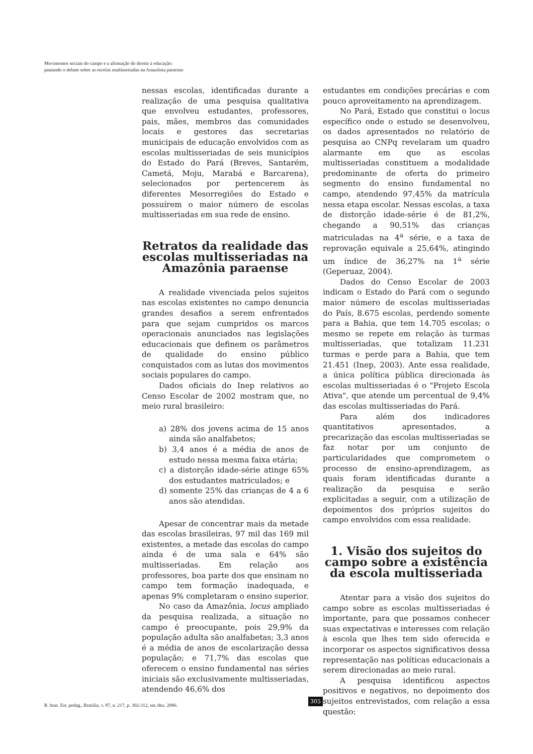Movimentos sociais do campo e a afirmação do direito à educação:
pautando o debate sobre as escolas multisseriadas na Amazônia paraense
nessas escolas, identificadas durante a realização de uma pesquisa qualitativa que envolveu estudantes, professores, pais, mães, membros das comunidades locais e gestores das secretarias municipais de educação envolvidos com as escolas multisseriadas de seis municípios do Estado do Pará (Breves, Santarém, Cametá, Moju, Marabá e Barcarena), selecionados por pertencerem às diferentes Mesorregiões do Estado e possuírem o maior número de escolas multisseriadas em sua rede de ensino.
Retratos da realidade das escolas multisseriadas na Amazônia paraense
A realidade vivenciada pelos sujeitos nas escolas existentes no campo denuncia grandes desafios a serem enfrentados para que sejam cumpridos os marcos operacionais anunciados nas legislações educacionais que definem os parâmetros de qualidade do ensino público conquistados com as lutas dos movimentos sociais populares do campo.
Dados oficiais do Inep relativos ao Censo Escolar de 2002 mostram que, no meio rural brasileiro:
a) 28% dos jovens acima de 15 anos ainda são analfabetos;
b) 3,4 anos é a média de anos de estudo nessa mesma faixa etária;
c) a distorção idade-série atinge 65% dos estudantes matriculados; e
d) somente 25% das crianças de 4 a 6 anos são atendidas.
Apesar de concentrar mais da metade das escolas brasileiras, 97 mil das 169 mil existentes, a metade das escolas do campo ainda é de uma sala e 64% são multisseriadas. Em relação aos professores, boa parte dos que ensinam no campo tem formação inadequada, e apenas 9% completaram o ensino superior.
No caso da Amazônia, locus ampliado da pesquisa realizada, a situação no campo é preocupante, pois 29,9% da população adulta são analfabetas; 3,3 anos é a média de anos de escolarização dessa população; e 71,7% das escolas que oferecem o ensino fundamental nas séries iniciais são exclusivamente multisseriadas, atendendo 46,6% dos
estudantes em condições precárias e com pouco aproveitamento na aprendizagem.
No Pará, Estado que constitui o locus específico onde o estudo se desenvolveu, os dados apresentados no relatório de pesquisa ao CNPq revelaram um quadro alarmante em que as escolas multisseriadas constituem a modalidade predominante de oferta do primeiro segmento do ensino fundamental no campo, atendendo 97,45% da matrícula nessa etapa escolar. Nessas escolas, a taxa de distorção idade-série é de 81,2%, chegando a 90,51% das crianças matriculadas na 4<sup>a</sup> série, e a taxa de reprovação equivale a 25,64%, atingindo um índice de 36,27% na 1<sup>a</sup> série (Geperuaz, 2004).
Dados do Censo Escolar de 2003 indicam o Estado do Pará com o segundo maior número de escolas multisseriadas do País, 8.675 escolas, perdendo somente para a Bahia, que tem 14.705 escolas; o mesmo se repete em relação às turmas multisseriadas, que totalizam 11.231 turmas e perde para a Bahia, que tem 21.451 (Inep, 2003). Ante essa realidade, a única política pública direcionada às escolas multisseriadas é o "Projeto Escola Ativa", que atende um percentual de 9,4% das escolas multisseriadas do Pará.
Para além dos indicadores quantitativos apresentados, a precarização das escolas multisseriadas se faz notar por um conjunto de particularidades que comprometem o processo de ensino-aprendizagem, as quais foram identificadas durante a realização da pesquisa e serão explicitadas a seguir, com a utilização de depoimentos dos próprios sujeitos do campo envolvidos com essa realidade.
1. Visão dos sujeitos do campo sobre a existência da escola multisseriada
Atentar para a visão dos sujeitos do campo sobre as escolas multisseriadas é importante, para que possamos conhecer suas expectativas e interesses com relação à escola que lhes tem sido oferecida e incorporar os aspectos significativos dessa representação nas políticas educacionais a serem direcionadas ao meio rural.
A pesquisa identificou aspectos positivos e negativos, no depoimento dos sujeitos entrevistados, com relação a essa questão:
R. bras. Est. pedag., Brasília, v. 87, n. 217, p. 302-312, set./dez. 2006.
305